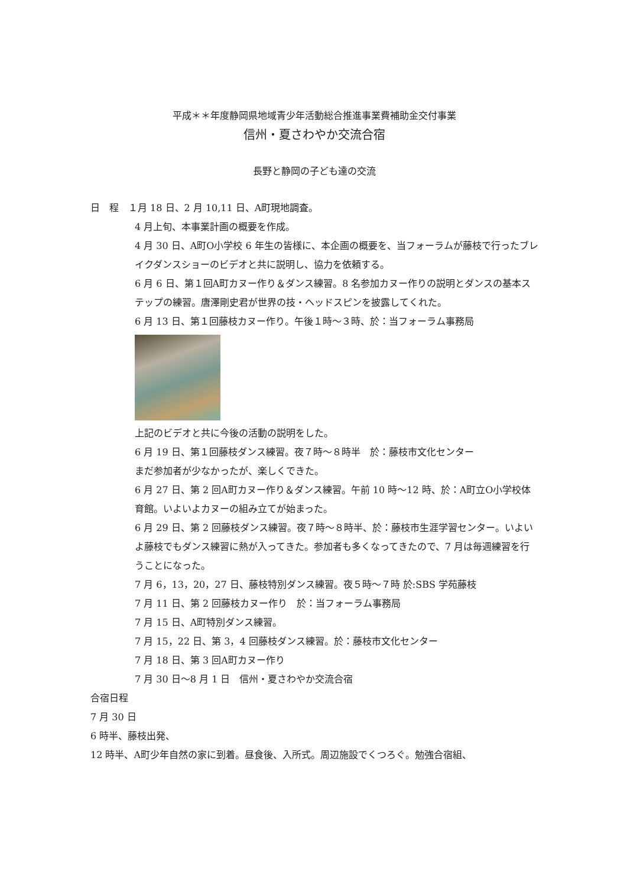平成＊＊年度静岡県地域青少年活動総合推進事業費補助金交付事業
信州・夏さわやか交流合宿
長野と静岡の子ども達の交流
日　程　１月 18 日、2 月 10,11 日、A町現地調査。
4 月上旬、本事業計画の概要を作成。
4 月 30 日、A町O小学校 6 年生の皆様に、本企画の概要を、当フォーラムが藤枝で行ったブレイクダンスショーのビデオと共に説明し、協力を依頼する。
6 月 6 日、第１回A町カヌー作り＆ダンス練習。8 名参加カヌー作りの説明とダンスの基本ステップの練習。唐澤剛史君が世界の技・ヘッドスピンを披露してくれた。
6 月 13 日、第１回藤枝カヌー作り。午後１時～３時、於：当フォーラム事務局
上記のビデオと共に今後の活動の説明をした。
6 月 19 日、第１回藤枝ダンス練習。夜７時～８時半　於：藤枝市文化センター
まだ参加者が少なかったが、楽しくできた。
6 月 27 日、第 2 回A町カヌー作り＆ダンス練習。午前 10 時～12 時、於：A町立O小学校体育館。いよいよカヌーの組み立てが始まった。
6 月 29 日、第 2 回藤枝ダンス練習。夜７時～８時半、於：藤枝市生涯学習センター。いよいよ藤枝でもダンス練習に熱が入ってきた。参加者も多くなってきたので、7 月は毎週練習を行うことになった。
7 月 6，13，20，27 日、藤枝特別ダンス練習。夜５時～７時 於:SBS 学苑藤枝
7 月 11 日、第 2 回藤枝カヌー作り　於：当フォーラム事務局
7 月 15 日、A町特別ダンス練習。
7 月 15，22 日、第 3，4 回藤枝ダンス練習。於：藤枝市文化センター
7 月 18 日、第 3 回A町カヌー作り
7 月 30 日～8 月 1 日　信州・夏さわやか交流合宿
合宿日程
7 月 30 日
6 時半、藤枝出発、
12 時半、A町少年自然の家に到着。昼食後、入所式。周辺施設でくつろぐ。勉強合宿組、